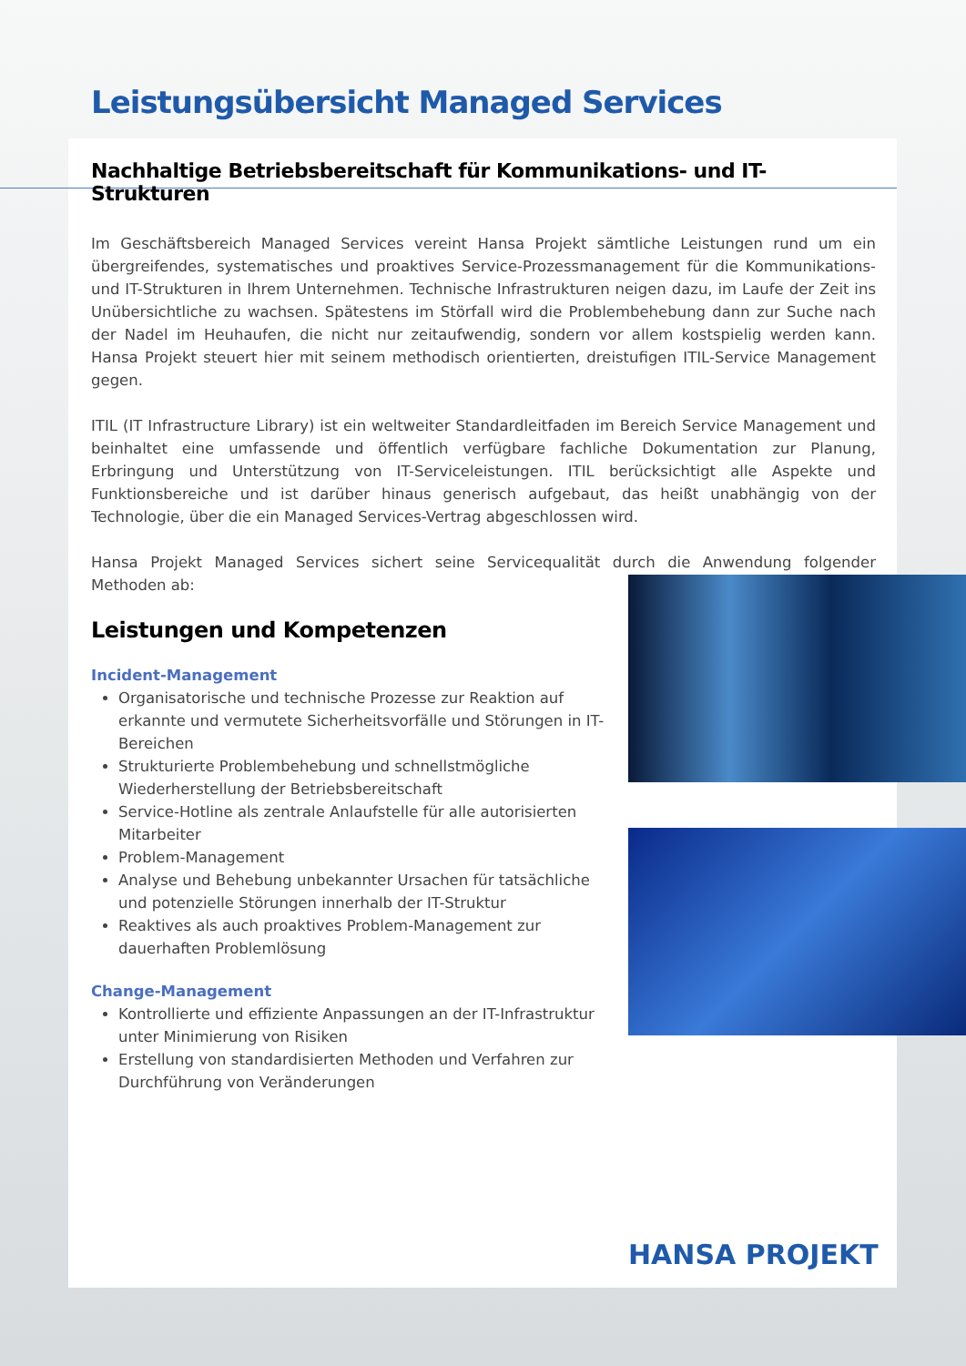Leistungsübersicht Managed Services
Nachhaltige Betriebsbereitschaft für Kommunikations- und IT-Strukturen
Im Geschäftsbereich Managed Services vereint Hansa Projekt sämtliche Leistungen rund um ein übergreifendes, systematisches und proaktives Service-Prozessmanagement für die Kommunikations- und IT-Strukturen in Ihrem Unternehmen. Technische Infrastrukturen neigen dazu, im Laufe der Zeit ins Unübersichtliche zu wachsen. Spätestens im Störfall wird die Problembehebung dann zur Suche nach der Nadel im Heuhaufen, die nicht nur zeitaufwendig, sondern vor allem kostspielig werden kann. Hansa Projekt steuert hier mit seinem methodisch orientierten, dreistufigen ITIL-Service Management gegen.
ITIL (IT Infrastructure Library) ist ein weltweiter Standardleitfaden im Bereich Service Management und beinhaltet eine umfassende und öffentlich verfügbare fachliche Dokumentation zur Planung, Erbringung und Unterstützung von IT-Serviceleistungen. ITIL berücksichtigt alle Aspekte und Funktionsbereiche und ist darüber hinaus generisch aufgebaut, das heißt unabhängig von der Technologie, über die ein Managed Services-Vertrag abgeschlossen wird.
Hansa Projekt Managed Services sichert seine Servicequalität durch die Anwendung folgender Methoden ab:
Leistungen und Kompetenzen
Incident-Management
Organisatorische und technische Prozesse zur Reaktion auf erkannte und vermutete Sicherheitsvorfälle und Störungen in IT-Bereichen
Strukturierte Problembehebung und schnellstmögliche Wiederherstellung der Betriebsbereitschaft
Service-Hotline als zentrale Anlaufstelle für alle autorisierten Mitarbeiter
Problem-Management
Analyse und Behebung unbekannter Ursachen für tatsächliche und potenzielle Störungen innerhalb der IT-Struktur
Reaktives als auch proaktives Problem-Management zur dauerhaften Problemlösung
Change-Management
Kontrollierte und effiziente Anpassungen an der IT-Infrastruktur unter Minimierung von Risiken
Erstellung von standardisierten Methoden und Verfahren zur Durchführung von Veränderungen
HANSA PROJEKT